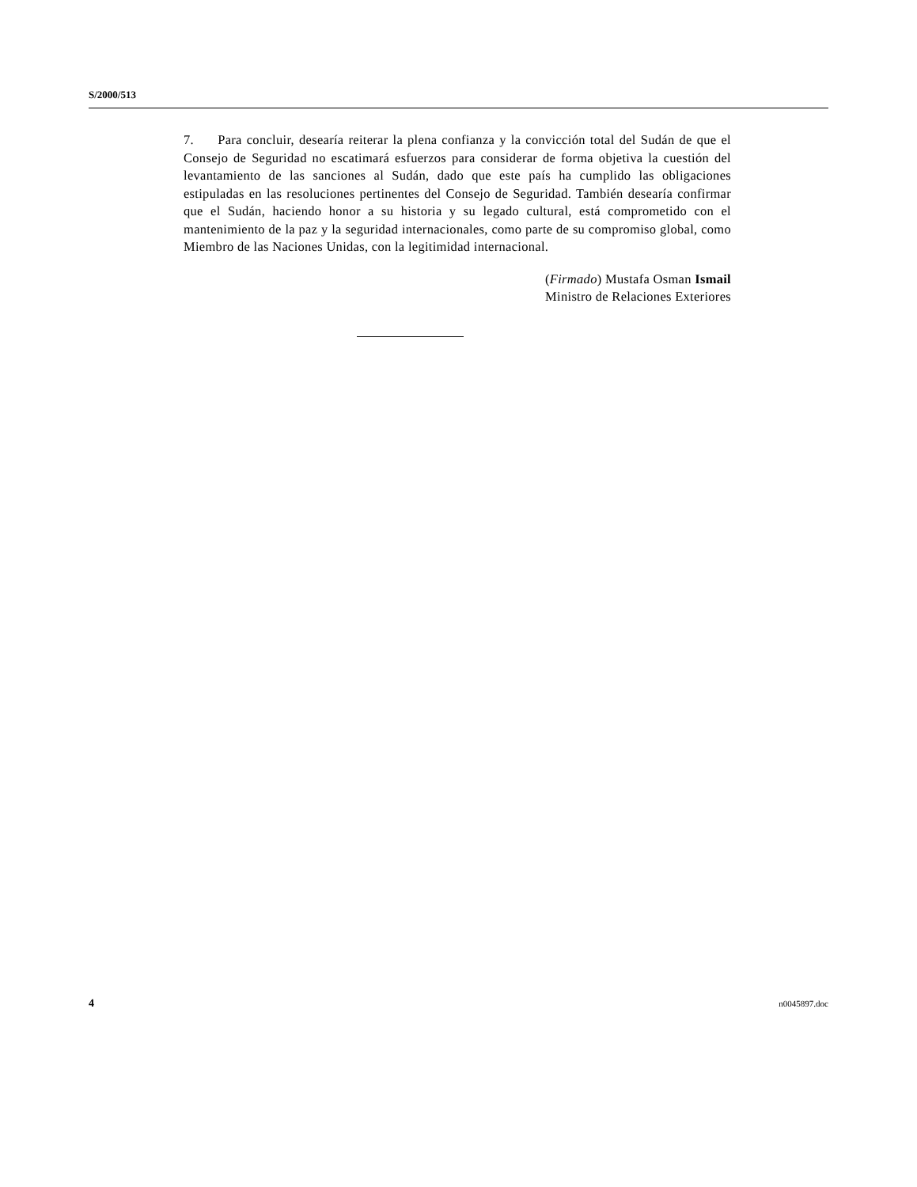S/2000/513
7. Para concluir, desearía reiterar la plena confianza y la convicción total del Sudán de que el Consejo de Seguridad no escatimará esfuerzos para considerar de forma objetiva la cuestión del levantamiento de las sanciones al Sudán, dado que este país ha cumplido las obligaciones estipuladas en las resoluciones pertinentes del Consejo de Seguridad. También desearía confirmar que el Sudán, haciendo honor a su historia y su legado cultural, está comprometido con el mantenimiento de la paz y la seguridad internacionales, como parte de su compromiso global, como Miembro de las Naciones Unidas, con la legitimidad internacional.
(Firmado) Mustafa Osman Ismail
Ministro de Relaciones Exteriores
4 n0045897.doc